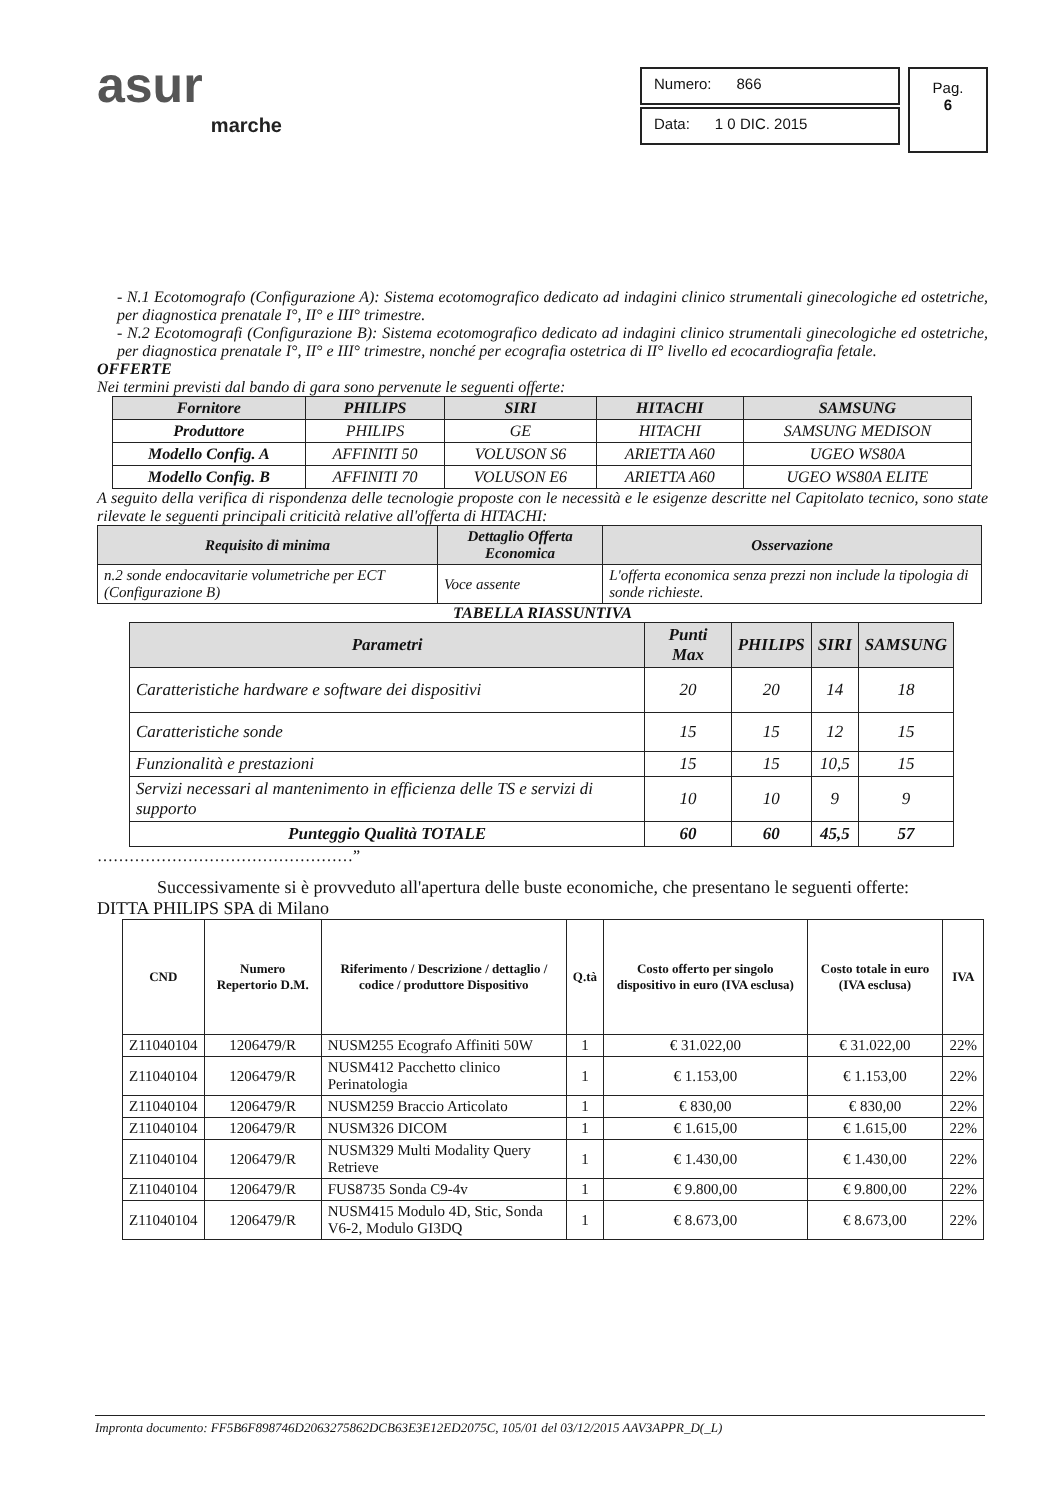asur
marche
Numero: 866
Data: 1 0 DIC. 2015
Pag.
6
- N.1 Ecotomografo (Configurazione A): Sistema ecotomografico dedicato ad indagini clinico strumentali ginecologiche ed ostetriche, per diagnostica prenatale I°, II° e III° trimestre.
- N.2 Ecotomografi (Configurazione B): Sistema ecotomografico dedicato ad indagini clinico strumentali ginecologiche ed ostetriche, per diagnostica prenatale I°, II° e III° trimestre, nonché per ecografia ostetrica di II° livello ed ecocardiografia fetale.
OFFERTE
Nei termini previsti dal bando di gara sono pervenute le seguenti offerte:
| Fornitore | PHILIPS | SIRI | HITACHI | SAMSUNG |
| --- | --- | --- | --- | --- |
| Produttore | PHILIPS | GE | HITACHI | SAMSUNG MEDISON |
| Modello Config. A | AFFINITI 50 | VOLUSON S6 | ARIETTA A60 | UGEO WS80A |
| Modello Config. B | AFFINITI 70 | VOLUSON E6 | ARIETTA A60 | UGEO WS80A ELITE |
A seguito della verifica di rispondenza delle tecnologie proposte con le necessità e le esigenze descritte nel Capitolato tecnico, sono state rilevate le seguenti principali criticità relative all'offerta di HITACHI:
| Requisito di minima | Dettaglio Offerta Economica | Osservazione |
| --- | --- | --- |
| n.2 sonde endocavitarie volumetriche per ECT (Configurazione B) | Voce assente | L'offerta economica senza prezzi non include la tipologia di sonde richieste. |
TABELLA RIASSUNTIVA
| Parametri | Punti Max | PHILIPS | SIRI | SAMSUNG |
| --- | --- | --- | --- | --- |
| Caratteristiche hardware e software dei dispositivi | 20 | 20 | 14 | 18 |
| Caratteristiche sonde | 15 | 15 | 12 | 15 |
| Funzionalità e prestazioni | 15 | 15 | 10,5 | 15 |
| Servizi necessari al mantenimento in efficienza delle TS e servizi di supporto | 10 | 10 | 9 | 9 |
| Punteggio Qualità TOTALE | 60 | 60 | 45,5 | 57 |
…………………………………………”
Successivamente si è provveduto all'apertura delle buste economiche, che presentano le seguenti offerte:
DITTA PHILIPS SPA di Milano
| CND | Numero Repertorio D.M. | Riferimento / Descrizione / dettaglio / codice / produttore Dispositivo | Q.tà | Costo offerto per singolo dispositivo in euro (IVA esclusa) | Costo totale in euro (IVA esclusa) | IVA |
| --- | --- | --- | --- | --- | --- | --- |
| Z11040104 | 1206479/R | NUSM255 Ecografo Affiniti 50W | 1 | € 31.022,00 | € 31.022,00 | 22% |
| Z11040104 | 1206479/R | NUSM412 Pacchetto clinico Perinatologia | 1 | € 1.153,00 | € 1.153,00 | 22% |
| Z11040104 | 1206479/R | NUSM259 Braccio Articolato | 1 | € 830,00 | € 830,00 | 22% |
| Z11040104 | 1206479/R | NUSM326 DICOM | 1 | € 1.615,00 | € 1.615,00 | 22% |
| Z11040104 | 1206479/R | NUSM329 Multi Modality Query Retrieve | 1 | € 1.430,00 | € 1.430,00 | 22% |
| Z11040104 | 1206479/R | FUS8735 Sonda C9-4v | 1 | € 9.800,00 | € 9.800,00 | 22% |
| Z11040104 | 1206479/R | NUSM415 Modulo 4D, Stic, Sonda V6-2, Modulo GI3DQ | 1 | € 8.673,00 | € 8.673,00 | 22% |
Impronta documento: FF5B6F898746D2063275862DCB63E3E12ED2075C, 105/01 del 03/12/2015 AAV3APPR_D(_L)